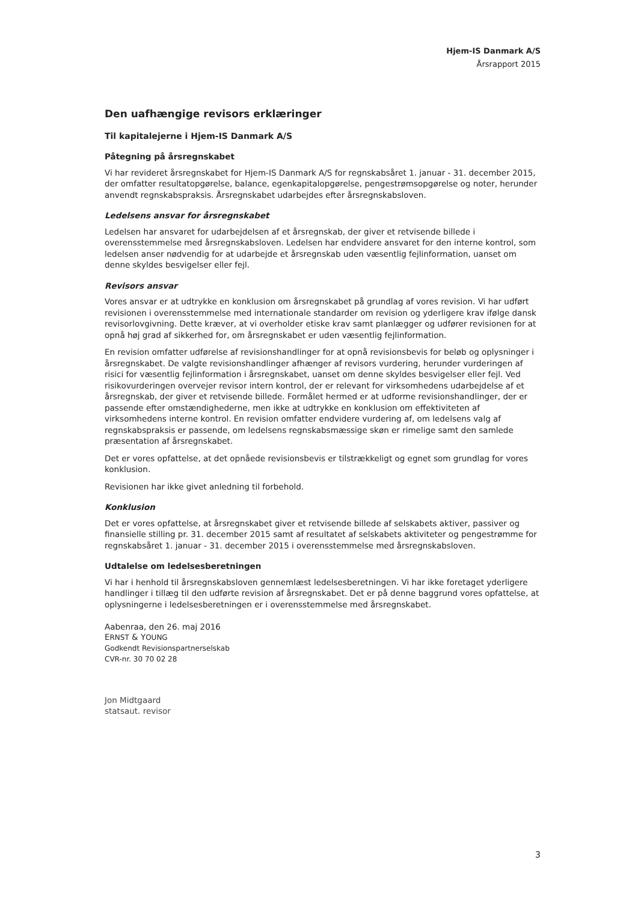Hjem-IS Danmark A/S
Årsrapport 2015
Den uafhængige revisors erklæringer
Til kapitalejerne i Hjem-IS Danmark A/S
Påtegning på årsregnskabet
Vi har revideret årsregnskabet for Hjem-IS Danmark A/S for regnskabsåret 1. januar - 31. december 2015, der omfatter resultatopgørelse, balance, egenkapitalopgørelse, pengestrømsopgørelse og noter, herunder anvendt regnskabspraksis. Årsregnskabet udarbejdes efter årsregnskabsloven.
Ledelsens ansvar for årsregnskabet
Ledelsen har ansvaret for udarbejdelsen af et årsregnskab, der giver et retvisende billede i overensstemmelse med årsregnskabsloven. Ledelsen har endvidere ansvaret for den interne kontrol, som ledelsen anser nødvendig for at udarbejde et årsregnskab uden væsentlig fejlinformation, uanset om denne skyldes besvigelser eller fejl.
Revisors ansvar
Vores ansvar er at udtrykke en konklusion om årsregnskabet på grundlag af vores revision. Vi har udført revisionen i overensstemmelse med internationale standarder om revision og yderligere krav ifølge dansk revisorlovgivning. Dette kræver, at vi overholder etiske krav samt planlægger og udfører revisionen for at opnå høj grad af sikkerhed for, om årsregnskabet er uden væsentlig fejlinformation.
En revision omfatter udførelse af revisionshandlinger for at opnå revisionsbevis for beløb og oplysninger i årsregnskabet. De valgte revisionshandlinger afhænger af revisors vurdering, herunder vurderingen af risici for væsentlig fejlinformation i årsregnskabet, uanset om denne skyldes besvigelser eller fejl. Ved risikovurderingen overvejer revisor intern kontrol, der er relevant for virksomhedens udarbejdelse af et årsregnskab, der giver et retvisende billede. Formålet hermed er at udforme revisionshandlinger, der er passende efter omstændighederne, men ikke at udtrykke en konklusion om effektiviteten af virksomhedens interne kontrol. En revision omfatter endvidere vurdering af, om ledelsens valg af regnskabspraksis er passende, om ledelsens regnskabsmæssige skøn er rimelige samt den samlede præsentation af årsregnskabet.
Det er vores opfattelse, at det opnåede revisionsbevis er tilstrækkeligt og egnet som grundlag for vores konklusion.
Revisionen har ikke givet anledning til forbehold.
Konklusion
Det er vores opfattelse, at årsregnskabet giver et retvisende billede af selskabets aktiver, passiver og finansielle stilling pr. 31. december 2015 samt af resultatet af selskabets aktiviteter og pengestrømme for regnskabsåret 1. januar - 31. december 2015 i overensstemmelse med årsregnskabsloven.
Udtalelse om ledelsesberetningen
Vi har i henhold til årsregnskabsloven gennemlæst ledelsesberetningen. Vi har ikke foretaget yderligere handlinger i tillæg til den udførte revision af årsregnskabet. Det er på denne baggrund vores opfattelse, at oplysningerne i ledelsesberetningen er i overensstemmelse med årsregnskabet.
Aabenraa, den 26. maj 2016
ERNST & YOUNG
Godkendt Revisionspartnerselskab
CVR-nr. 30 70 02 28
Jon Midtgaard
statsaut. revisor
3